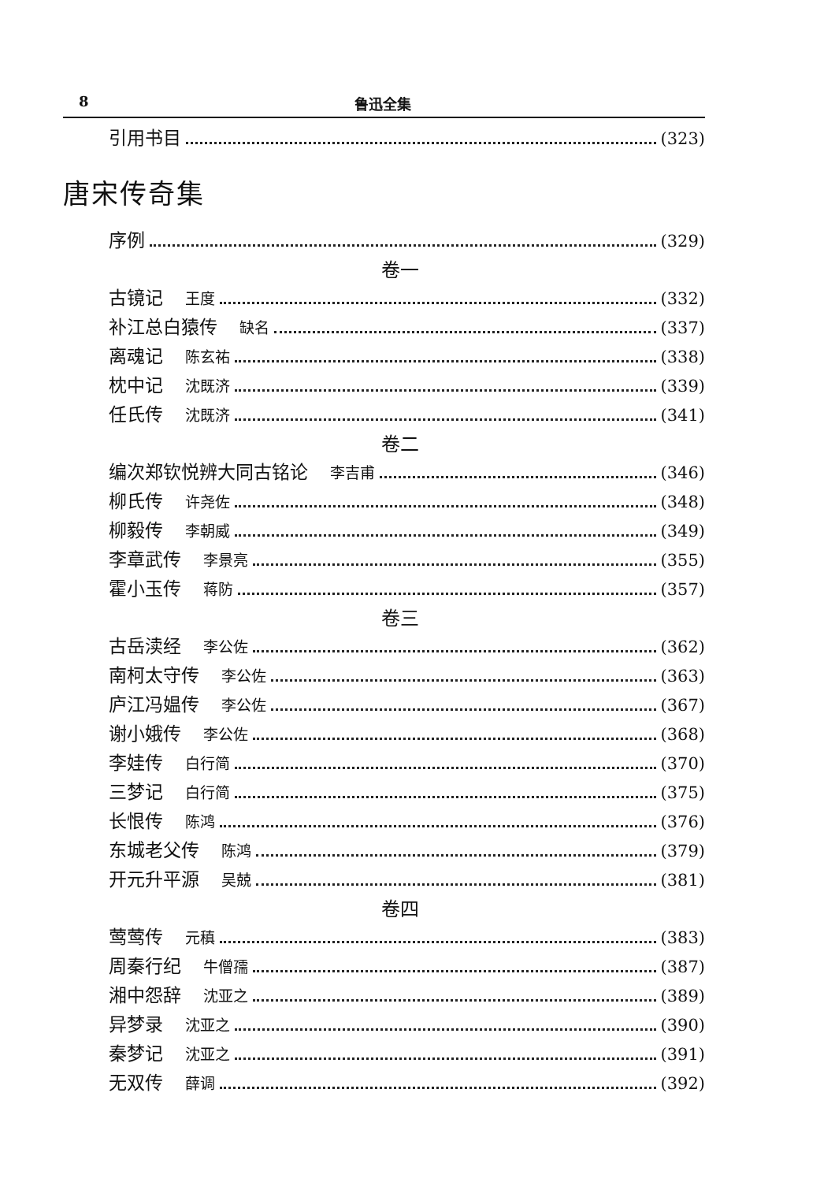8 鲁迅全集
引用书目 (323)
唐宋传奇集
序例 (329)
卷一
古镜记 王度 (332)
补江总白猿传 缺名 (337)
离魂记 陈玄祐 (338)
枕中记 沈既济 (339)
任氏传 沈既济 (341)
卷二
编次郑钦悦辨大同古铭论 李吉甫 (346)
柳氏传 许尧佐 (348)
柳毅传 李朝威 (349)
李章武传 李景亮 (355)
霍小玉传 蒋防 (357)
卷三
古岳渎经 李公佐 (362)
南柯太守传 李公佐 (363)
庐江冯媪传 李公佐 (367)
谢小娥传 李公佐 (368)
李娃传 白行简 (370)
三梦记 白行简 (375)
长恨传 陈鸿 (376)
东城老父传 陈鸿 (379)
开元升平源 吴兢 (381)
卷四
莺莺传 元稹 (383)
周秦行纪 牛僧孺 (387)
湘中怨辞 沈亚之 (389)
异梦录 沈亚之 (390)
秦梦记 沈亚之 (391)
无双传 薛调 (392)